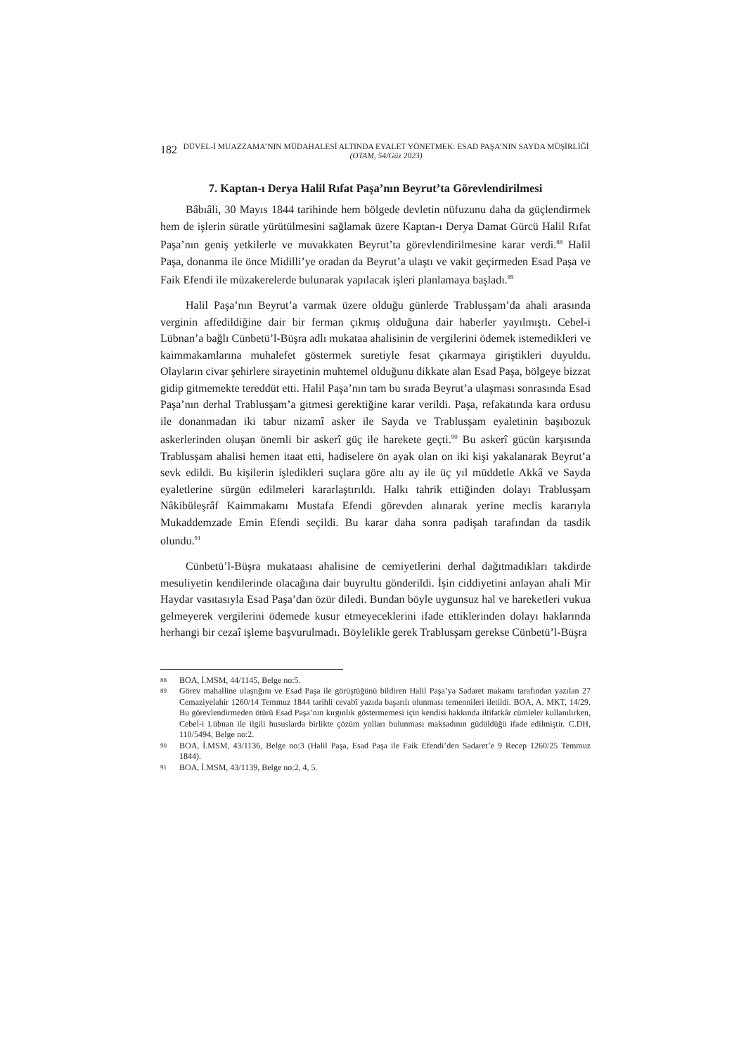182
DÜVEL-İ MUAZZAMA’NIN MÜDAHALESİ ALTINDA EYALET YÖNETMEK: ESAD PAŞA’NIN SAYDA MÜŞİRLİĞİ
(OTAM, 54/Güz 2023)
7. Kaptan-ı Derya Halil Rıfat Paşa’nın Beyrut’ta Görevlendirilmesi
Bâbıâli, 30 Mayıs 1844 tarihinde hem bölgede devletin nüfuzunu daha da güçlendirmek hem de işlerin süratle yürütülmesini sağlamak üzere Kaptan-ı Derya Damat Gürcü Halil Rıfat Paşa’nın geniş yetkilerle ve muvakkaten Beyrut’ta görevlendirilmesine karar verdi.<sup>88</sup> Halil Paşa, donanma ile önce Midilli’ye oradan da Beyrut’a ulaştı ve vakit geçirmeden Esad Paşa ve Faik Efendi ile müzakerelerde bulunarak yapılacak işleri planlamaya başladı.<sup>89</sup>
Halil Paşa’nın Beyrut’a varmak üzere olduğu günlerde Trablusşam’da ahali arasında verginin affedildiğine dair bir ferman çıkmış olduğuna dair haberler yayılmıştı. Cebel-i Lübnan’a bağlı Cünbetü’l-Büşra adlı mukataa ahalisinin de vergilerini ödemek istemedikleri ve kaimmakamlarına muhalefet göstermek suretiyle fesat çıkarmaya giriştikleri duyuldu. Olayların civar şehirlere sirayetinin muhtemel olduğunu dikkate alan Esad Paşa, bölgeye bizzat gidip gitmemekte tereddüt etti. Halil Paşa’nın tam bu sırada Beyrut’a ulaşması sonrasında Esad Paşa’nın derhal Trablusşam’a gitmesi gerektiğine karar verildi. Paşa, refakatında kara ordusu ile donanmadan iki tabur nizamî asker ile Sayda ve Trablusşam eyaletinin başıbozuk askerlerinden oluşan önemli bir askerî güç ile harekete geçti.<sup>90</sup> Bu askerî gücün karşısında Trablusşam ahalisi hemen itaat etti, hadiselere ön ayak olan on iki kişi yakalanarak Beyrut’a sevk edildi. Bu kişilerin işledikleri suçlara göre altı ay ile üç yıl müddetle Akkâ ve Sayda eyaletlerine sürgün edilmeleri kararlaştırıldı. Halkı tahrik ettiğinden dolayı Trablusşam Nâkibüleşrâf Kaimmakamı Mustafa Efendi görevden alınarak yerine meclis kararıyla Mukaddemzade Emin Efendi seçildi. Bu karar daha sonra padişah tarafından da tasdik olundu.<sup>91</sup>
Cünbetü’l-Büşra mukataası ahalisine de cemiyetlerini derhal dağıtmadıkları takdirde mesuliyetin kendilerinde olacağına dair buyrultu gönderildi. İşin ciddiyetini anlayan ahali Mir Haydar vasıtasıyla Esad Paşa’dan özür diledi. Bundan böyle uygunsuz hal ve hareketleri vukua gelmeyerek vergilerini ödemede kusur etmeyeceklerini ifade ettiklerinden dolayı haklarında herhangi bir cezaî işleme başvurulmadı. Böylelikle gerek Trablusşam gerekse Cünbetü’l-Büşra
88
BOA, İ.MSM, 44/1145, Belge no:5.
89
Görev mahalline ulaştığını ve Esad Paşa ile görüştüğünü bildiren Halil Paşa’ya Sadaret makamı tarafından yazılan 27 Cemaziyelahir 1260/14 Temmuz 1844 tarihli cevabî yazıda başarılı olunması temennileri iletildi. BOA, A. MKT, 14/29. Bu görevlendirmeden ötürü Esad Paşa’nın kırgınlık göstermemesi için kendisi hakkında iltifatkâr cümleler kullanılırken, Cebel-i Lübnan ile ilgili hususlarda birlikte çözüm yolları bulunması maksadının güdüldüğü ifade edilmiştir. C.DH, 110/5494, Belge no:2.
90
BOA, İ.MSM, 43/1136, Belge no:3 (Halil Paşa, Esad Paşa ile Faik Efendi’den Sadaret’e 9 Recep 1260/25 Temmuz 1844).
91
BOA, İ.MSM, 43/1139, Belge no:2, 4, 5.